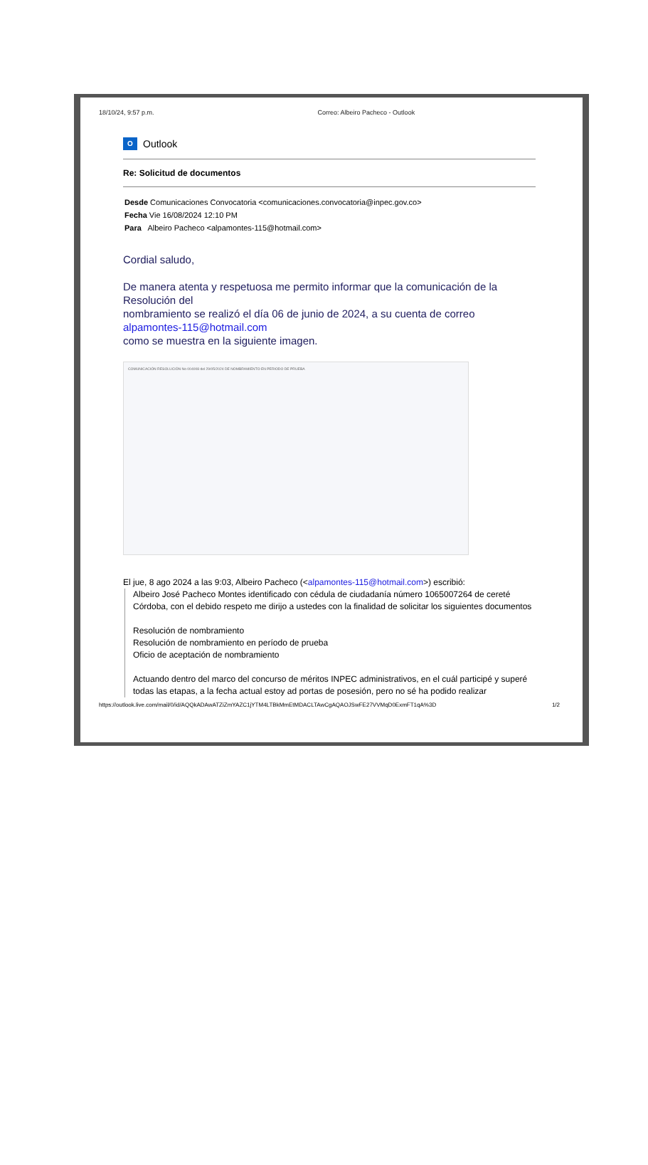18/10/24, 9:57 p.m. Correo: Albeiro Pacheco - Outlook
O
Outlook
Re: Solicitud de documentos
Desde Comunicaciones Convocatoria <comunicaciones.convocatoria@inpec.gov.co>
Fecha Vie 16/08/2024 12:10 PM
Para Albeiro Pacheco <alpamontes-115@hotmail.com>
Cordial saludo,
De manera atenta y respetuosa me permito informar que la comunicación de la Resolución del
nombramiento se realizó el día 06 de junio de 2024, a su cuenta de correo alpamontes-115@hotmail.com
como se muestra en la siguiente imagen.
COMUNICACIÓN RESOLUCIÓN No 004008 del 29/05/2024 DE NOMBRAMIENTO EN PERIODO DE PRUEBA
El jue, 8 ago 2024 a las 9:03, Albeiro Pacheco (<alpamontes-115@hotmail.com>) escribió:
Albeiro José Pacheco Montes identificado con cédula de ciudadanía número 1065007264 de cereté Córdoba, con el debido respeto me dirijo a ustedes con la finalidad de solicitar los siguientes documentos
Resolución de nombramiento
Resolución de nombramiento en período de prueba
Oficio de aceptación de nombramiento
Actuando dentro del marco del concurso de méritos INPEC administrativos, en el cuál participé y superé todas las etapas, a la fecha actual estoy ad portas de posesión, pero no sé ha podido realizar
https://outlook.live.com/mail/0/id/AQQkADAwATZiZmYAZC1jYTM4LTBkMmEtMDACLTAwCgAQAOJSwFE27VVMqD0ExmFT1qA%3D 1/2